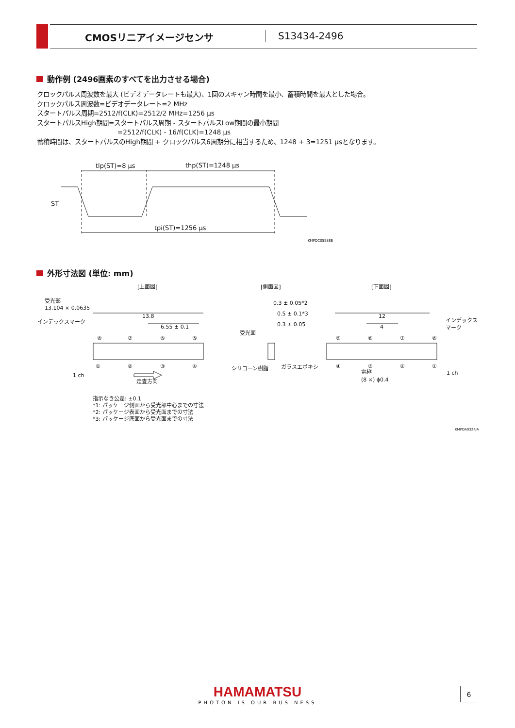CMOSリニアイメージセンサ S13434-2496
動作例 (2496画素のすべてを出力させる場合)
クロックパルス周波数を最大 (ビデオデータレートも最大)、1回のスキャン時間を最小、蓄積時間を最大とした場合。
クロックパルス周波数=ビデオデータレート=2 MHz
スタートパルス周期=2512/f(CLK)=2512/2 MHz=1256 μs
スタートパルスHigh期間=スタートパルス周期 - スタートパルスLow期間の最小期間
=2512/f(CLK) - 16/f(CLK)=1248 μs
蓄積時間は、スタートパルスのHigh期間 + クロックパルス6周期分に相当するため、1248 + 3=1251 μsとなります。
tlp(ST)=8 μs
thp(ST)=1248 μs
ST
tpi(ST)=1256 μs
KMPDC0558EB
外形寸法図 (単位: mm)
[上面図]
[側面図]
[下面図]
受光部
13.104 × 0.0635
インデックスマーク
13.8
6.55 ± 0.1
1 ch
走査方向
⑧
⑦
⑥
⑤
①
②
③
④
0.3 ± 0.05*2
0.5 ± 0.1*3
0.3 ± 0.05
受光面
シリコーン樹脂
ガラスエポキシ
12
4
インデックス
マーク
⑤
⑥
⑦
⑧
④
③
②
①
電極
(8 ×) ϕ0.4
1 ch
指示なき公差: ±0.1
*1: パッケージ側面から受光部中心までの寸法
*2: パッケージ表面から受光面までの寸法
*3: パッケージ底面から受光面までの寸法
KMPDA0324JA
HAMAMATSU
PHOTON IS OUR BUSINESS
6